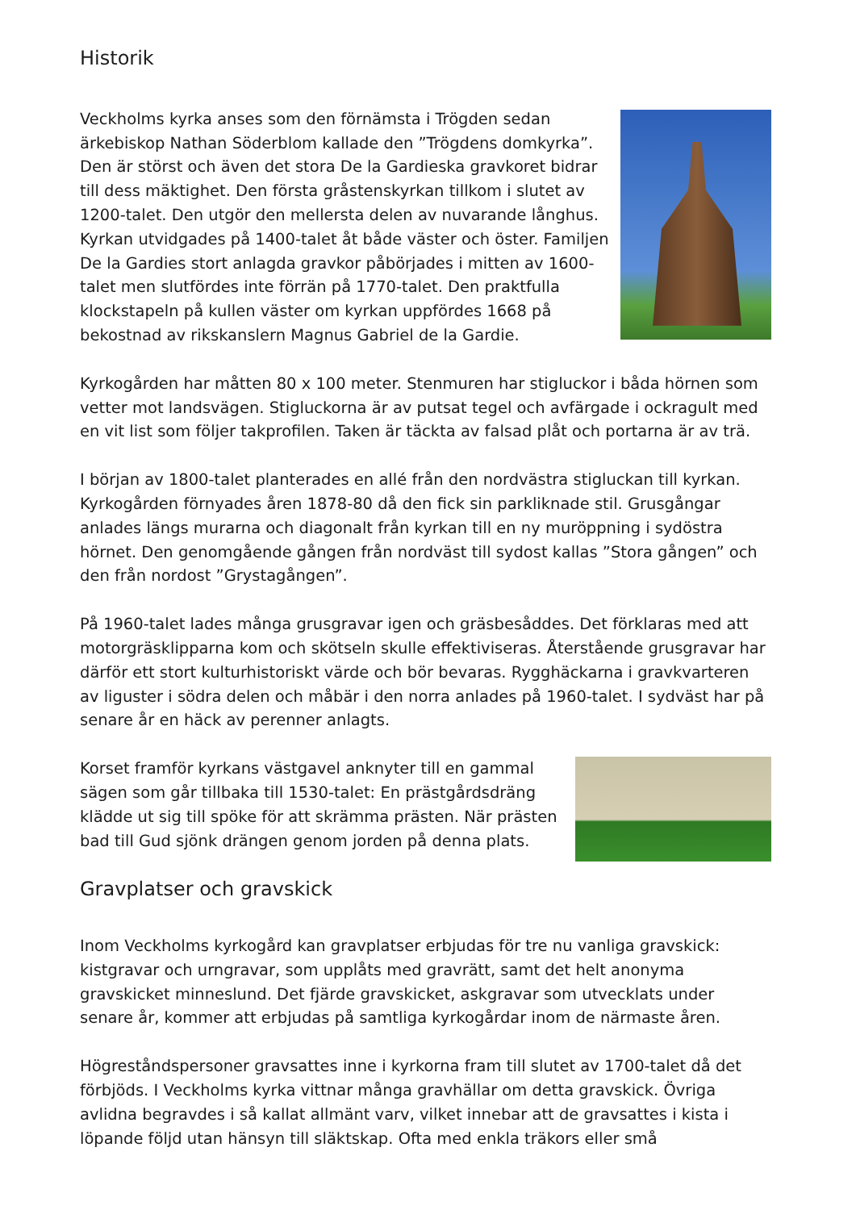Historik
Veckholms kyrka anses som den förnämsta i Trögden sedan ärkebiskop Nathan Söderblom kallade den ”Trögdens domkyrka”. Den är störst och även det stora De la Gardieska gravkoret bidrar till dess mäktighet. Den första gråstenskyrkan tillkom i slutet av 1200-talet. Den utgör den mellersta delen av nuvarande långhus. Kyrkan utvidgades på 1400-talet åt både väster och öster. Familjen De la Gardies stort anlagda gravkor påbörjades i mitten av 1600-talet men slutfördes inte förrän på 1770-talet. Den praktfulla klockstapeln på kullen väster om kyrkan uppfördes 1668 på bekostnad av rikskanslern Magnus Gabriel de la Gardie.
Kyrkogården har måtten 80 x 100 meter. Stenmuren har stigluckor i båda hörnen som vetter mot landsvägen. Stigluckorna är av putsat tegel och avfärgade i ockragult med en vit list som följer takprofilen. Taken är täckta av falsad plåt och portarna är av trä.
I början av 1800-talet planterades en allé från den nordvästra stigluckan till kyrkan. Kyrkogården förnyades åren 1878-80 då den fick sin parkliknade stil. Grusgångar anlades längs murarna och diagonalt från kyrkan till en ny muröppning i sydöstra hörnet. Den genomgående gången från nordväst till sydost kallas ”Stora gången” och den från nordost ”Grystagången”.
På 1960-talet lades många grusgravar igen och gräsbesåddes. Det förklaras med att motorgräsklipparna kom och skötseln skulle effektiviseras. Återstående grusgravar har därför ett stort kulturhistoriskt värde och bör bevaras. Rygghäckarna i gravkvarteren av liguster i södra delen och måbär i den norra anlades på 1960-talet. I sydväst har på senare år en häck av perenner anlagts.
Korset framför kyrkans västgavel anknyter till en gammal sägen som går tillbaka till 1530-talet: En prästgårdsdräng klädde ut sig till spöke för att skrämma prästen. När prästen bad till Gud sjönk drängen genom jorden på denna plats.
Gravplatser och gravskick
Inom Veckholms kyrkogård kan gravplatser erbjudas för tre nu vanliga gravskick: kistgravar och urngravar, som upplåts med gravrätt, samt det helt anonyma gravskicket minneslund. Det fjärde gravskicket, askgravar som utvecklats under senare år, kommer att erbjudas på samtliga kyrkogårdar inom de närmaste åren.
Högreståndspersoner gravsattes inne i kyrkorna fram till slutet av 1700-talet då det förbjöds. I Veckholms kyrka vittnar många gravhällar om detta gravskick. Övriga avlidna begravdes i så kallat allmänt varv, vilket innebar att de gravsattes i kista i löpande följd utan hänsyn till släktskap. Ofta med enkla träkors eller små